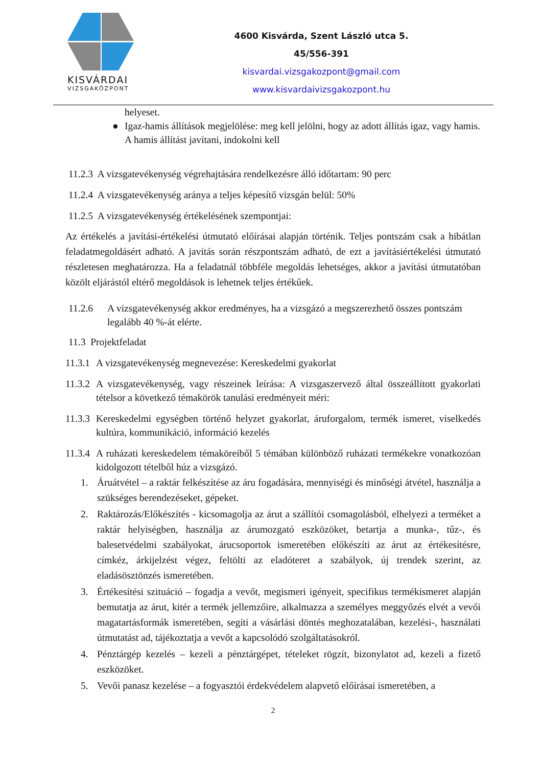KISVÁRDAI
VIZSGAKÖZPONT
4600 Kisvárda, Szent László utca 5.
45/556-391
kisvardai.vizsgakozpont@gmail.com
www.kisvardaivizsgakozpont.hu
helyeset.
● Igaz-hamis állítások megjelölése: meg kell jelölni, hogy az adott állítás igaz, vagy hamis. A hamis állítást javítani, indokolni kell
11.2.3 A vizsgatevékenység végrehajtására rendelkezésre álló időtartam: 90 perc
11.2.4 A vizsgatevékenység aránya a teljes képesítő vizsgán belül: 50%
11.2.5 A vizsgatevékenység értékelésének szempontjai:
Az értékelés a javítási-értékelési útmutató előírásai alapján történik. Teljes pontszám csak a hibátlan feladatmegoldásért adható. A javítás során részpontszám adható, de ezt a javításiértékelési útmutató részletesen meghatározza. Ha a feladatnál többféle megoldás lehetséges, akkor a javítási útmutatóban közölt eljárástól eltérő megoldások is lehetnek teljes értékűek.
11.2.6 A vizsgatevékenység akkor eredményes, ha a vizsgázó a megszerezhető összes pontszám legalább 40 %-át elérte.
11.3 Projektfeladat
11.3.1 A vizsgatevékenység megnevezése: Kereskedelmi gyakorlat
11.3.2 A vizsgatevékenység, vagy részeinek leírása: A vizsgaszervező által összeállított gyakorlati tételsor a következő témakörök tanulási eredményeit méri:
11.3.3 Kereskedelmi egységben történő helyzet gyakorlat, áruforgalom, termék ismeret, viselkedés kultúra, kommunikáció, információ kezelés
11.3.4 A ruházati kereskedelem témaköreiből 5 témában különböző ruházati termékekre vonatkozóan kidolgozott tételből húz a vizsgázó.
1. Áruátvétel – a raktár felkészítése az áru fogadására, mennyiségi és minőségi átvétel, használja a szükséges berendezéseket, gépeket.
2. Raktározás/Előkészítés - kicsomagolja az árut a szállítói csomagolásból, elhelyezi a terméket a raktár helyiségben, használja az árumozgató eszközöket, betartja a munka-, tűz-, és balesetvédelmi szabályokat, árucsoportok ismeretében előkészíti az árut az értékesítésre, címkéz, árkijelzést végez, feltölti az eladóteret a szabályok, új trendek szerint, az eladásösztönzés ismeretében.
3. Értékesítési szituáció – fogadja a vevőt, megismeri igényeit, specifikus termékismeret alapján bemutatja az árut, kitér a termék jellemzőire, alkalmazza a személyes meggyőzés elvét a vevői magatartásformák ismeretében, segíti a vásárlási döntés meghozatalában, kezelési-, használati útmutatást ad, tájékoztatja a vevőt a kapcsolódó szolgáltatásokról.
4. Pénztárgép kezelés – kezeli a pénztárgépet, tételeket rögzít, bizonylatot ad, kezeli a fizető eszközöket.
5. Vevői panasz kezelése – a fogyasztói érdekvédelem alapvető előírásai ismeretében, a
2